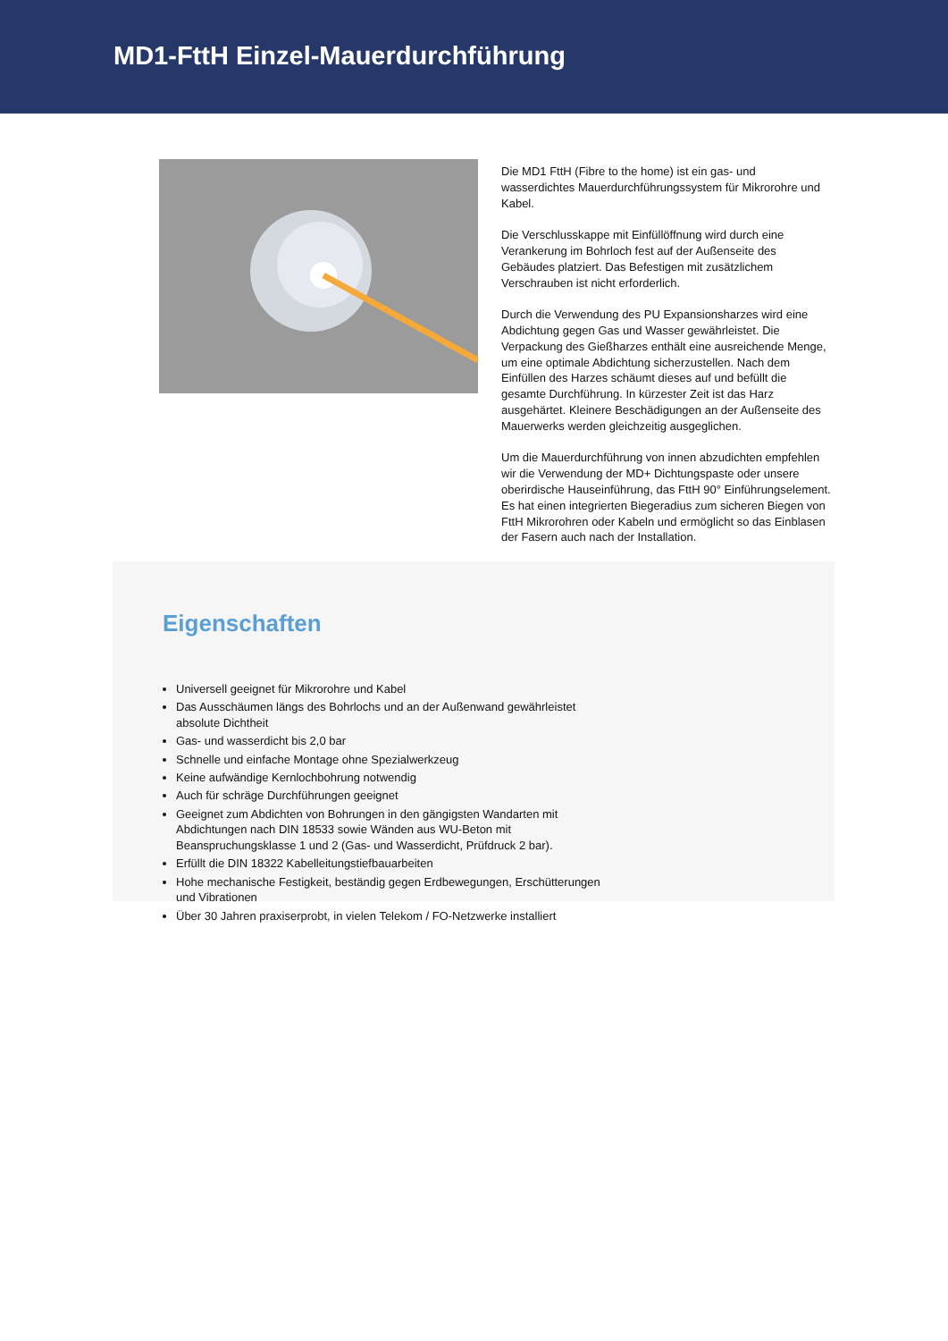MD1-FttH Einzel-Mauerdurchführung
Die MD1 FttH (Fibre to the home) ist ein gas- und wasserdichtes Mauerdurchführungssystem für Mikrorohre und Kabel.
Die Verschlusskappe mit Einfüllöffnung wird durch eine Verankerung im Bohrloch fest auf der Außenseite des Gebäudes platziert. Das Befestigen mit zusätzlichem Verschrauben ist nicht erforderlich.
Durch die Verwendung des PU Expansionsharzes wird eine Abdichtung gegen Gas und Wasser gewährleistet. Die Verpackung des Gießharzes enthält eine ausreichende Menge, um eine optimale Abdichtung sicherzustellen. Nach dem Einfüllen des Harzes schäumt dieses auf und befüllt die gesamte Durchführung. In kürzester Zeit ist das Harz ausgehärtet. Kleinere Beschädigungen an der Außenseite des Mauerwerks werden gleichzeitig ausgeglichen.
Um die Mauerdurchführung von innen abzudichten empfehlen wir die Verwendung der MD+ Dichtungspaste oder unsere oberirdische Hauseinführung, das FttH 90° Einführungselement. Es hat einen integrierten Biegeradius zum sicheren Biegen von FttH Mikrorohren oder Kabeln und ermöglicht so das Einblasen der Fasern auch nach der Installation.
Eigenschaften
Universell geeignet für Mikrorohre und Kabel
Das Ausschäumen längs des Bohrlochs und an der Außenwand gewährleistet absolute Dichtheit
Gas- und wasserdicht bis 2,0 bar
Schnelle und einfache Montage ohne Spezialwerkzeug
Keine aufwändige Kernlochbohrung notwendig
Auch für schräge Durchführungen geeignet
Geeignet zum Abdichten von Bohrungen in den gängigsten Wandarten mit Abdichtungen nach DIN 18533 sowie Wänden aus WU-Beton mit Beanspruchungsklasse 1 und 2 (Gas- und Wasserdicht, Prüfdruck 2 bar).
Erfüllt die DIN 18322 Kabelleitungstiefbauarbeiten
Hohe mechanische Festigkeit, beständig gegen Erdbewegungen, Erschütterungen und Vibrationen
Über 30 Jahren praxiserprobt, in vielen Telekom / FO-Netzwerke installiert